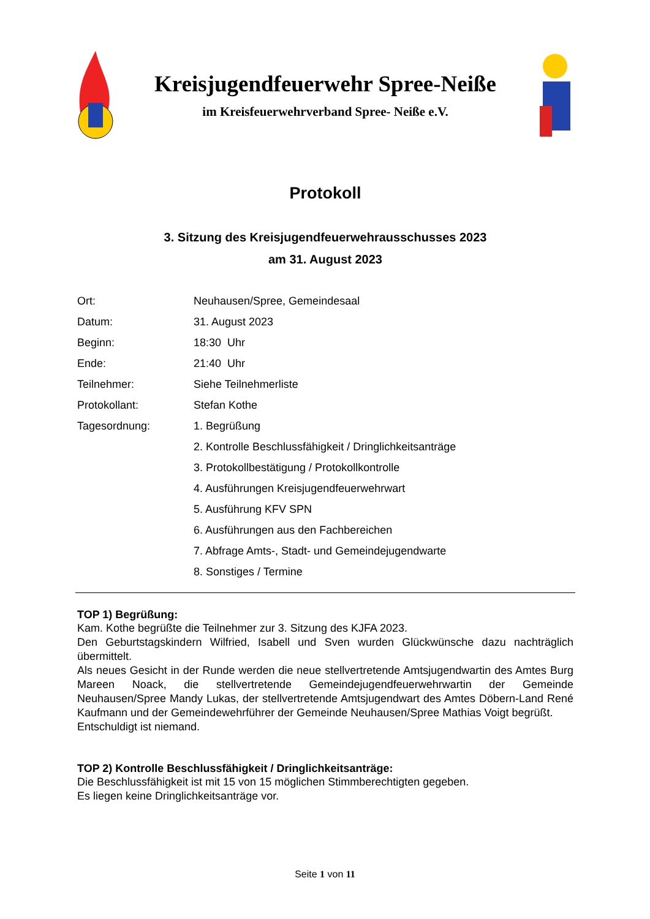Kreisjugendfeuerwehr Spree-Neiße
im Kreisfeuerwehrverband Spree- Neiße e.V.
Protokoll
3. Sitzung des Kreisjugendfeuerwehrausschusses 2023
am 31. August 2023
| Ort: | Neuhausen/Spree, Gemeindesaal |
| Datum: | 31. August 2023 |
| Beginn: | 18:30 Uhr |
| Ende: | 21:40 Uhr |
| Teilnehmer: | Siehe Teilnehmerliste |
| Protokollant: | Stefan Kothe |
| Tagesordnung: | 1. Begrüßung |
| | 2. Kontrolle Beschlussfähigkeit / Dringlichkeitsanträge |
| | 3. Protokollbestätigung / Protokollkontrolle |
| | 4. Ausführungen Kreisjugendfeuerwehrwart |
| | 5. Ausführung KFV SPN |
| | 6. Ausführungen aus den Fachbereichen |
| | 7. Abfrage Amts-, Stadt- und Gemeindejugendwarte |
| | 8. Sonstiges / Termine |
TOP 1) Begrüßung:
Kam. Kothe begrüßte die Teilnehmer zur 3. Sitzung des KJFA 2023.
Den Geburtstagskindern Wilfried, Isabell und Sven wurden Glückwünsche dazu nachträglich übermittelt.
Als neues Gesicht in der Runde werden die neue stellvertretende Amtsjugendwartin des Amtes Burg Mareen Noack, die stellvertretende Gemeindejugendfeuerwehrwartin der Gemeinde Neuhausen/Spree Mandy Lukas, der stellvertretende Amtsjugendwart des Amtes Döbern-Land René Kaufmann und der Gemeindewehrführer der Gemeinde Neuhausen/Spree Mathias Voigt begrüßt.
Entschuldigt ist niemand.
TOP 2) Kontrolle Beschlussfähigkeit / Dringlichkeitsanträge:
Die Beschlussfähigkeit ist mit 15 von 15 möglichen Stimmberechtigten gegeben.
Es liegen keine Dringlichkeitsanträge vor.
Seite 1 von 11